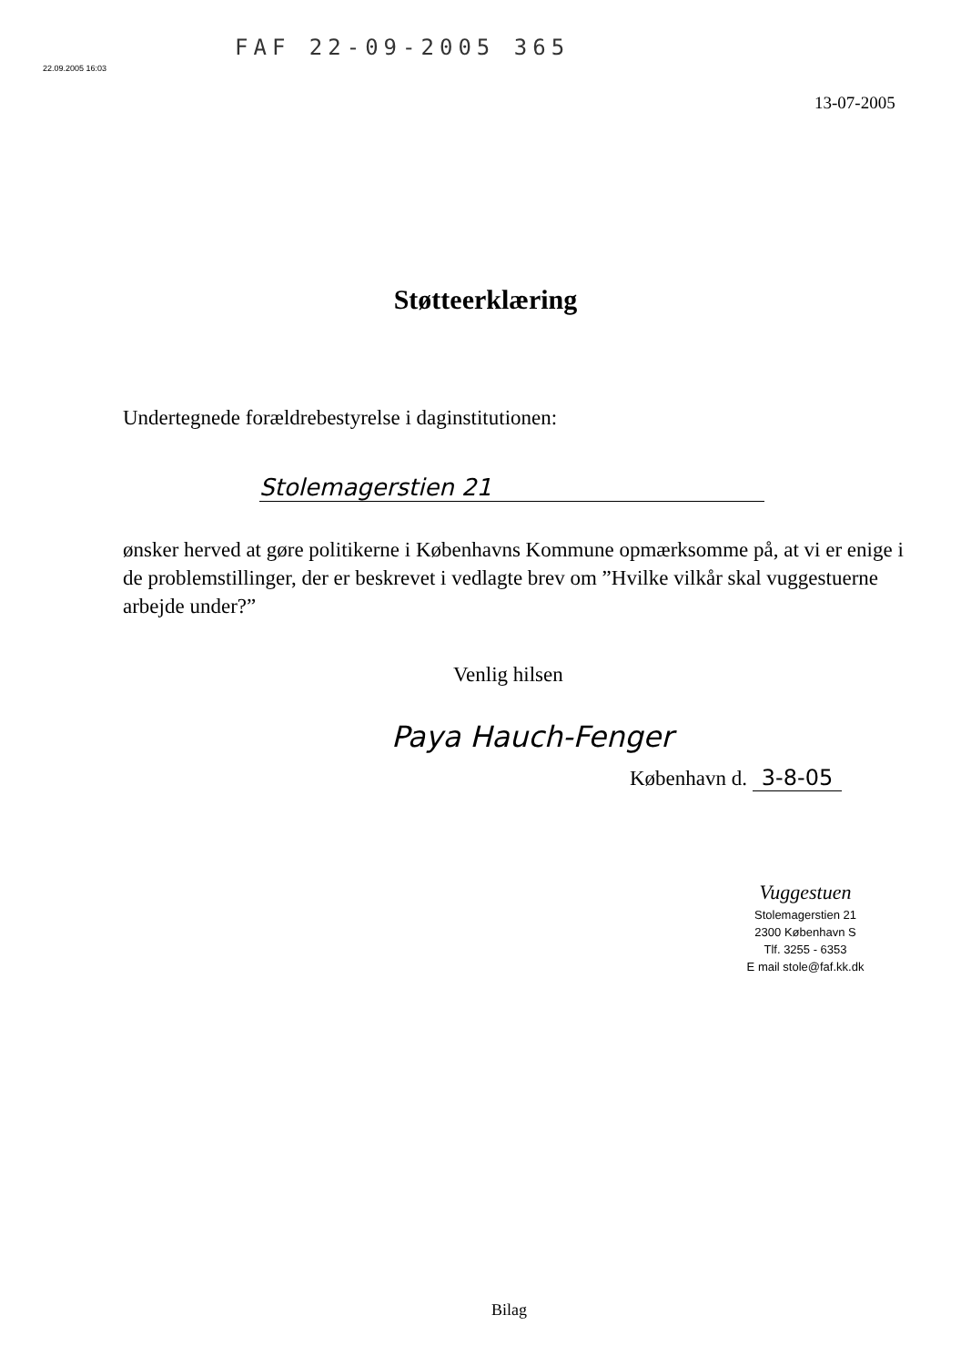FAF 22-09-2005 365
22.09.2005 16:03
13-07-2005
Støtteerklæring
Undertegnede forældrebestyrelse i daginstitutionen:
Stolemagerstien 21
ønsker herved at gøre politikerne i Københavns Kommune opmærksomme på, at vi er enige i de problemstillinger, der er beskrevet i vedlagte brev om ”Hvilke vilkår skal vuggestuerne arbejde under?”
Venlig hilsen
Paya Hauch-Fenger
København d. 3-8-05
Vuggestuen
Stolemagerstien 21
2300 København S
Tlf. 3255 - 6353
E mail stole@faf.kk.dk
Bilag